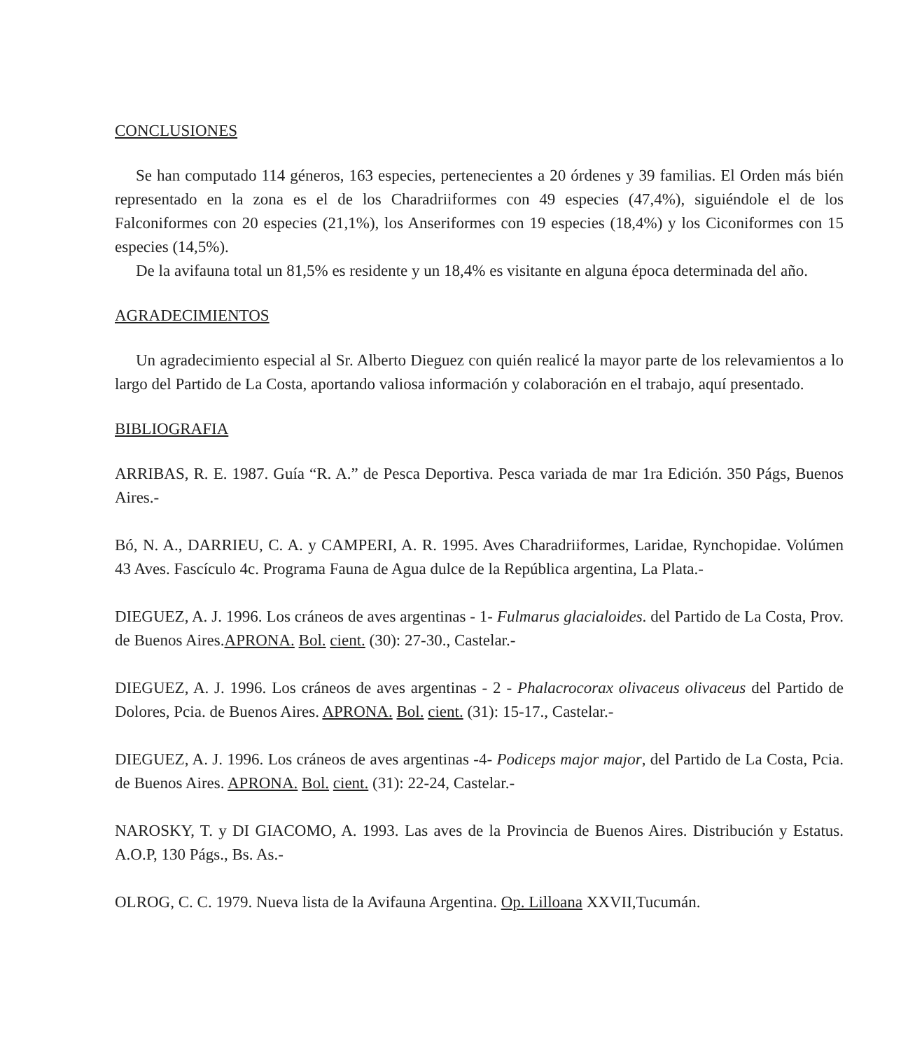CONCLUSIONES
Se han computado 114 géneros, 163 especies, pertenecientes a 20 órdenes y 39 familias. El Orden más bién representado en la zona es el de los Charadriiformes con 49 especies (47,4%), siguiéndole el de los Falconiformes con 20 especies (21,1%), los Anseriformes con 19 especies (18,4%) y los Ciconiformes con 15 especies (14,5%).
De la avifauna total un 81,5% es residente y un 18,4% es visitante en alguna época determinada del año.
AGRADECIMIENTOS
Un agradecimiento especial al Sr. Alberto Dieguez con quién realicé la mayor parte de los relevamientos a lo largo del Partido de La Costa, aportando valiosa información y colaboración en el trabajo, aquí presentado.
BIBLIOGRAFIA
ARRIBAS, R. E. 1987. Guía “R. A.” de Pesca Deportiva. Pesca variada de mar 1ra Edición. 350 Págs, Buenos Aires.-
Bó, N. A., DARRIEU, C. A. y CAMPERI, A. R. 1995. Aves Charadriiformes, Laridae, Rynchopidae. Volúmen 43 Aves. Fascículo 4c. Programa Fauna de Agua dulce de la República argentina, La Plata.-
DIEGUEZ, A. J. 1996. Los cráneos de aves argentinas - 1- Fulmarus glacialoides. del Partido de La Costa, Prov. de Buenos Aires.APRONA. Bol. cient. (30): 27-30., Castelar.-
DIEGUEZ, A. J. 1996. Los cráneos de aves argentinas - 2 - Phalacrocorax olivaceus olivaceus del Partido de Dolores, Pcia. de Buenos Aires. APRONA. Bol. cient. (31): 15-17., Castelar.-
DIEGUEZ, A. J. 1996. Los cráneos de aves argentinas -4- Podiceps major major, del Partido de La Costa, Pcia. de Buenos Aires. APRONA. Bol. cient. (31): 22-24, Castelar.-
NAROSKY, T. y DI GIACOMO, A. 1993. Las aves de la Provincia de Buenos Aires. Distribución y Estatus. A.O.P, 130 Págs., Bs. As.-
OLROG, C. C. 1979. Nueva lista de la Avifauna Argentina. Op. Lilloana XXVII,Tucumán.